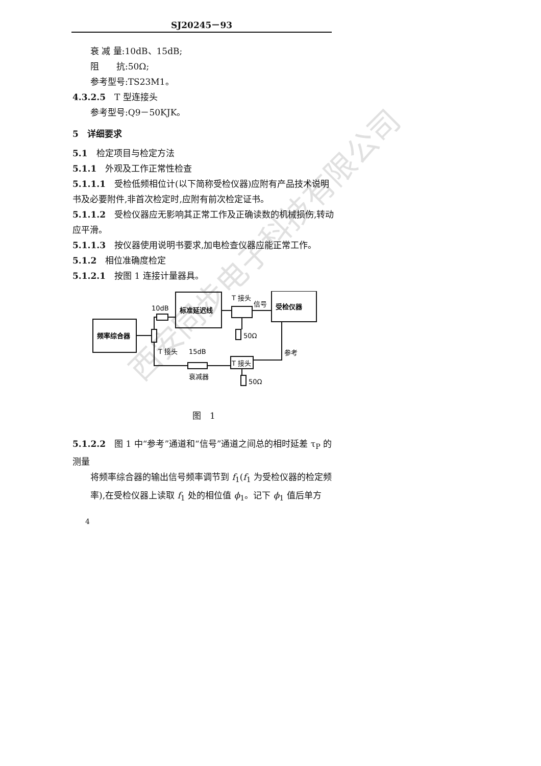SJ20245－93
衰 减 量:10dB、15dB;
阻　　抗:50Ω;
参考型号:TS23M1。
4.3.2.5　T 型连接头
参考型号:Q9－50KJK。
5　详细要求
5.1　检定项目与检定方法
5.1.1　外观及工作正常性检查
5.1.1.1　受检低频相位计(以下简称受检仪器)应附有产品技术说明书及必要附件,非首次检定时,应附有前次检定证书。
5.1.1.2　受检仪器应无影响其正常工作及正确读数的机械损伤,转动应平滑。
5.1.1.3　按仪器使用说明书要求,加电检查仪器应能正常工作。
5.1.2　相位准确度检定
5.1.2.1　按图 1 连接计量器具。
10dB
标准延迟线
T 接头
信号
受检仪器
50Ω
频率综合器
T 接头
15dB
参考
T 接头
衰减器
50Ω
图　1
5.1.2.2　图 1 中“参考”通道和“信号”通道之间总的相时延差 τ<sub>P</sub> 的测量
将频率综合器的输出信号频率调节到 f<sub>1</sub>(f<sub>1</sub> 为受检仪器的检定频率),在受检仪器上读取 f<sub>1</sub> 处的相位值 ϕ<sub>1</sub>。记下 ϕ<sub>1</sub> 值后单方
4
西安同步电子科技有限公司